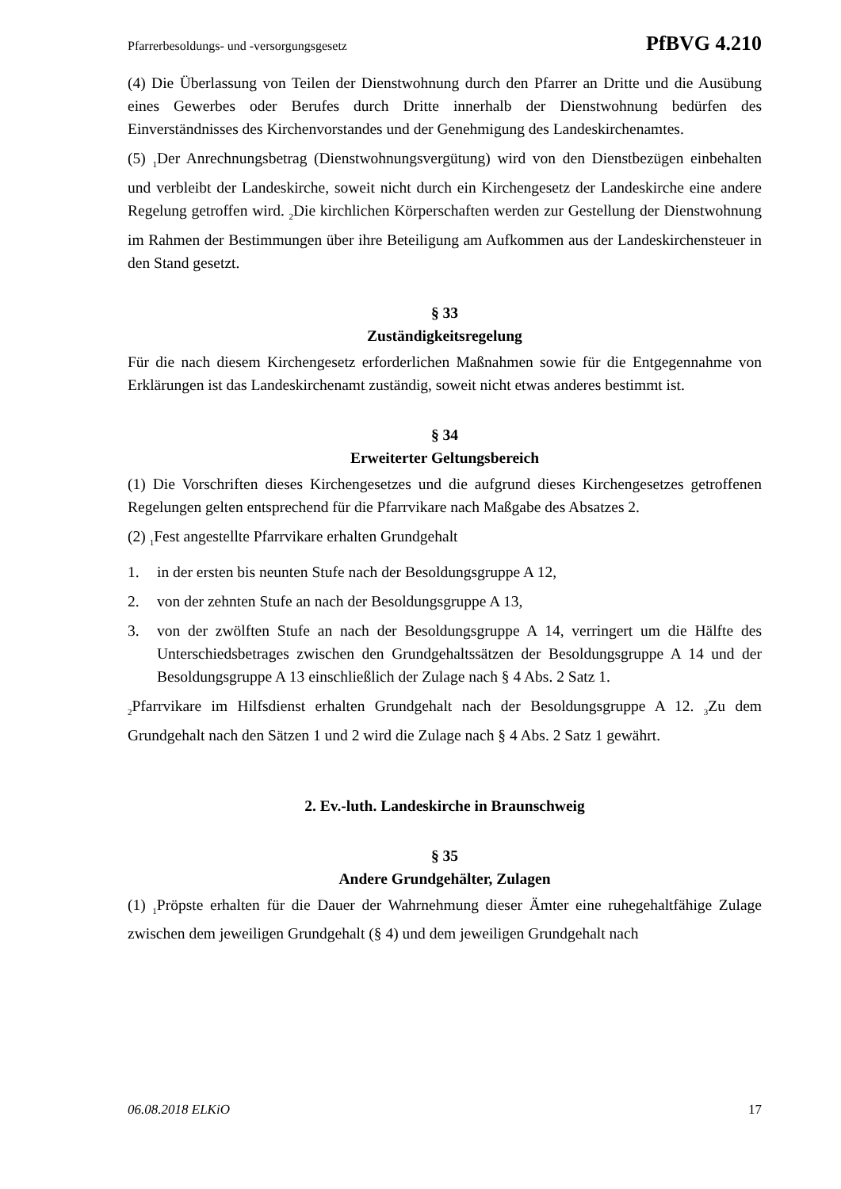Pfarrerbesoldungs- und -versorgungsgesetz PfBVG 4.210
(4) Die Überlassung von Teilen der Dienstwohnung durch den Pfarrer an Dritte und die Ausübung eines Gewerbes oder Berufes durch Dritte innerhalb der Dienstwohnung bedürfen des Einverständnisses des Kirchenvorstandes und der Genehmigung des Landeskirchenamtes.
(5) <sub>1</sub>Der Anrechnungsbetrag (Dienstwohnungsvergütung) wird von den Dienstbezügen einbehalten und verbleibt der Landeskirche, soweit nicht durch ein Kirchengesetz der Landeskirche eine andere Regelung getroffen wird. <sub>2</sub>Die kirchlichen Körperschaften werden zur Gestellung der Dienstwohnung im Rahmen der Bestimmungen über ihre Beteiligung am Aufkommen aus der Landeskirchensteuer in den Stand gesetzt.
§ 33
Zuständigkeitsregelung
Für die nach diesem Kirchengesetz erforderlichen Maßnahmen sowie für die Entgegennahme von Erklärungen ist das Landeskirchenamt zuständig, soweit nicht etwas anderes bestimmt ist.
§ 34
Erweiterter Geltungsbereich
(1) Die Vorschriften dieses Kirchengesetzes und die aufgrund dieses Kirchengesetzes getroffenen Regelungen gelten entsprechend für die Pfarrvikare nach Maßgabe des Absatzes 2.
(2) <sub>1</sub>Fest angestellte Pfarrvikare erhalten Grundgehalt
1. in der ersten bis neunten Stufe nach der Besoldungsgruppe A 12,
2. von der zehnten Stufe an nach der Besoldungsgruppe A 13,
3. von der zwölften Stufe an nach der Besoldungsgruppe A 14, verringert um die Hälfte des Unterschiedsbetrages zwischen den Grundgehaltssätzen der Besoldungsgruppe A 14 und der Besoldungsgruppe A 13 einschließlich der Zulage nach § 4 Abs. 2 Satz 1.
<sub>2</sub>Pfarrvikare im Hilfsdienst erhalten Grundgehalt nach der Besoldungsgruppe A 12. <sub>3</sub>Zu dem Grundgehalt nach den Sätzen 1 und 2 wird die Zulage nach § 4 Abs. 2 Satz 1 gewährt.
2. Ev.-luth. Landeskirche in Braunschweig
§ 35
Andere Grundgehälter, Zulagen
(1) <sub>1</sub>Pröpste erhalten für die Dauer der Wahrnehmung dieser Ämter eine ruhegehaltfähige Zulage zwischen dem jeweiligen Grundgehalt (§ 4) und dem jeweiligen Grundgehalt nach
06.08.2018 ELKiO 17